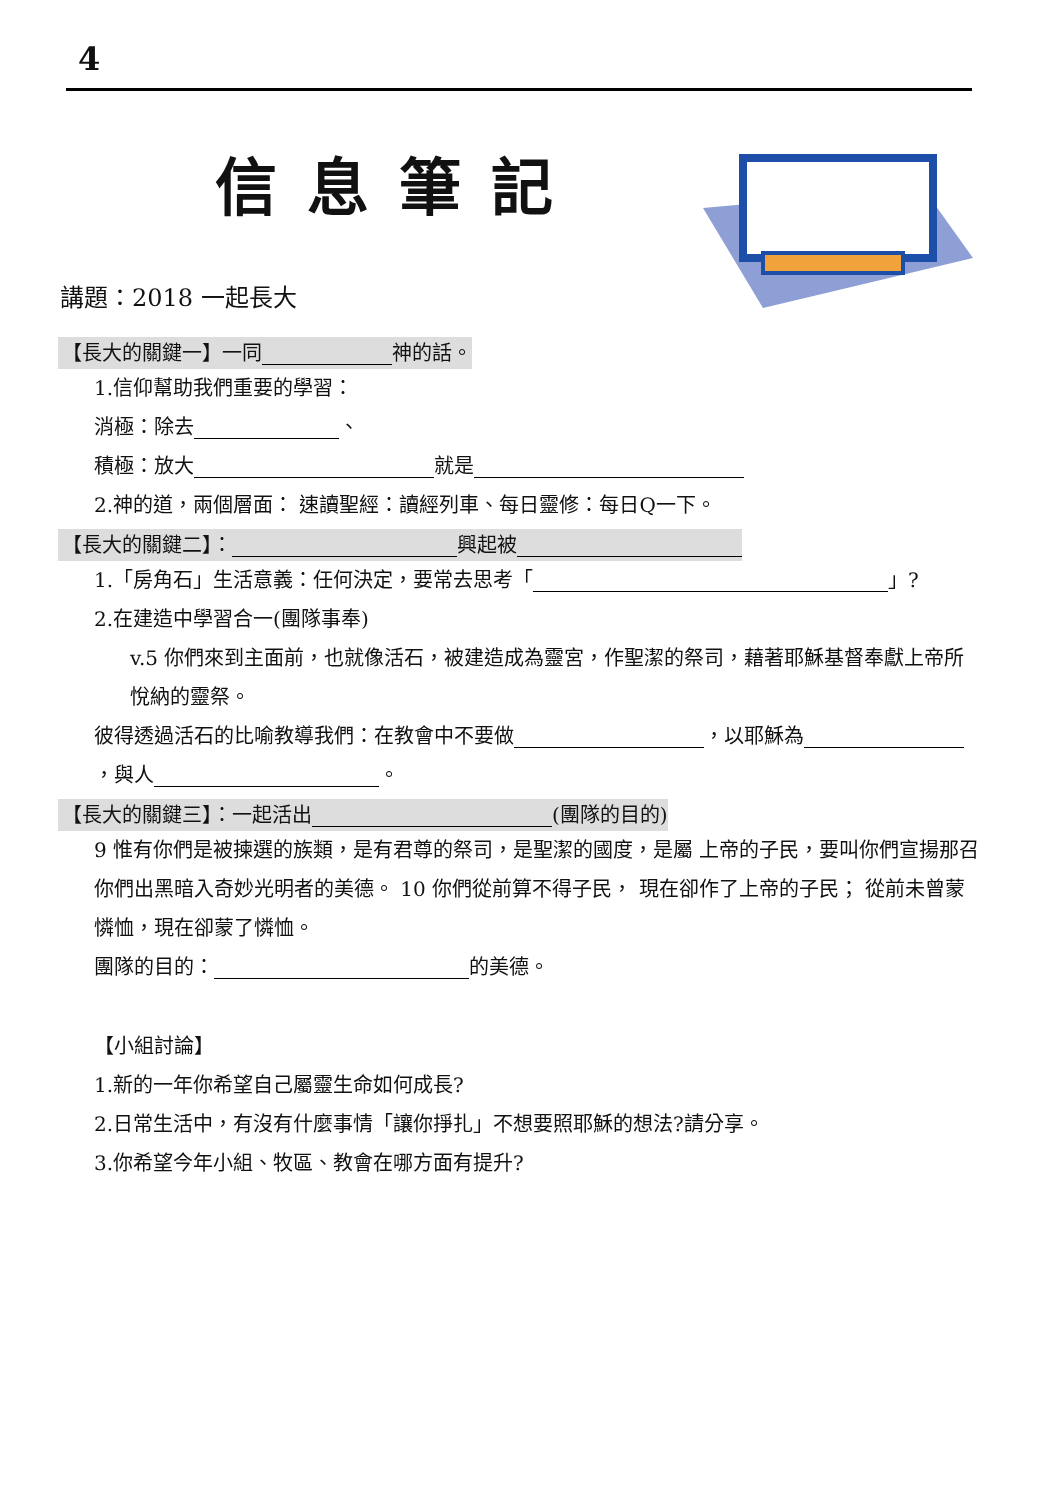4
信息筆記
講題：2018 一起長大
【長大的關鍵一】一同 神的話。
1.信仰幫助我們重要的學習：
消極：除去 、
積極：放大 就是
2.神的道，兩個層面： 速讀聖經：讀經列車、每日靈修：每日Q一下。
【長大的關鍵二】： 興起被
1.「房角石」生活意義：任何決定，要常去思考「 」?
2.在建造中學習合一(團隊事奉)
v.5 你們來到主面前，也就像活石，被建造成為靈宮，作聖潔的祭司，藉著耶穌基督奉獻上帝所悅納的靈祭。
彼得透過活石的比喻教導我們：在教會中不要做 ，以耶穌為 ，與人 。
【長大的關鍵三】：一起活出 (團隊的目的)
9 惟有你們是被揀選的族類，是有君尊的祭司，是聖潔的國度，是屬 上帝的子民，要叫你們宣揚那召你們出黑暗入奇妙光明者的美德。 10 你們從前算不得子民， 現在卻作了上帝的子民； 從前未曾蒙憐恤，現在卻蒙了憐恤。
團隊的目的： 的美德。
【小組討論】
1.新的一年你希望自己屬靈生命如何成長?
2.日常生活中，有沒有什麼事情「讓你掙扎」不想要照耶穌的想法?請分享。
3.你希望今年小組、牧區、教會在哪方面有提升?